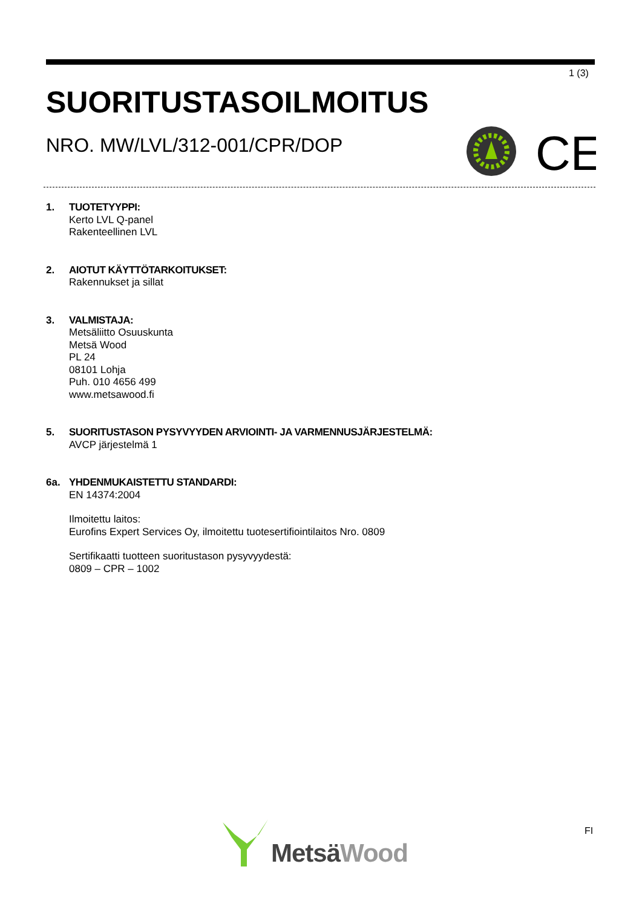1 (3)
SUORITUSTASOILMOITUS
NRO. MW/LVL/312-001/CPR/DOP
CE
1. TUOTETYYPPI:
Kerto LVL Q-panel
Rakenteellinen LVL
2. AIOTUT KÄYTTÖTARKOITUKSET:
Rakennukset ja sillat
3. VALMISTAJA:
Metsäliitto Osuuskunta
Metsä Wood
PL 24
08101 Lohja
Puh. 010 4656 499
www.metsawood.fi
5. SUORITUSTASON PYSYVYYDEN ARVIOINTI- JA VARMENNUSJÄRJESTELMÄ:
AVCP järjestelmä 1
6a. YHDENMUKAISTETTU STANDARDI:
EN 14374:2004
Ilmoitettu laitos:
Eurofins Expert Services Oy, ilmoitettu tuotesertifiointilaitos Nro. 0809
Sertifikaatti tuotteen suoritustason pysyvyydestä:
0809 – CPR – 1002
Metsä Wood
FI